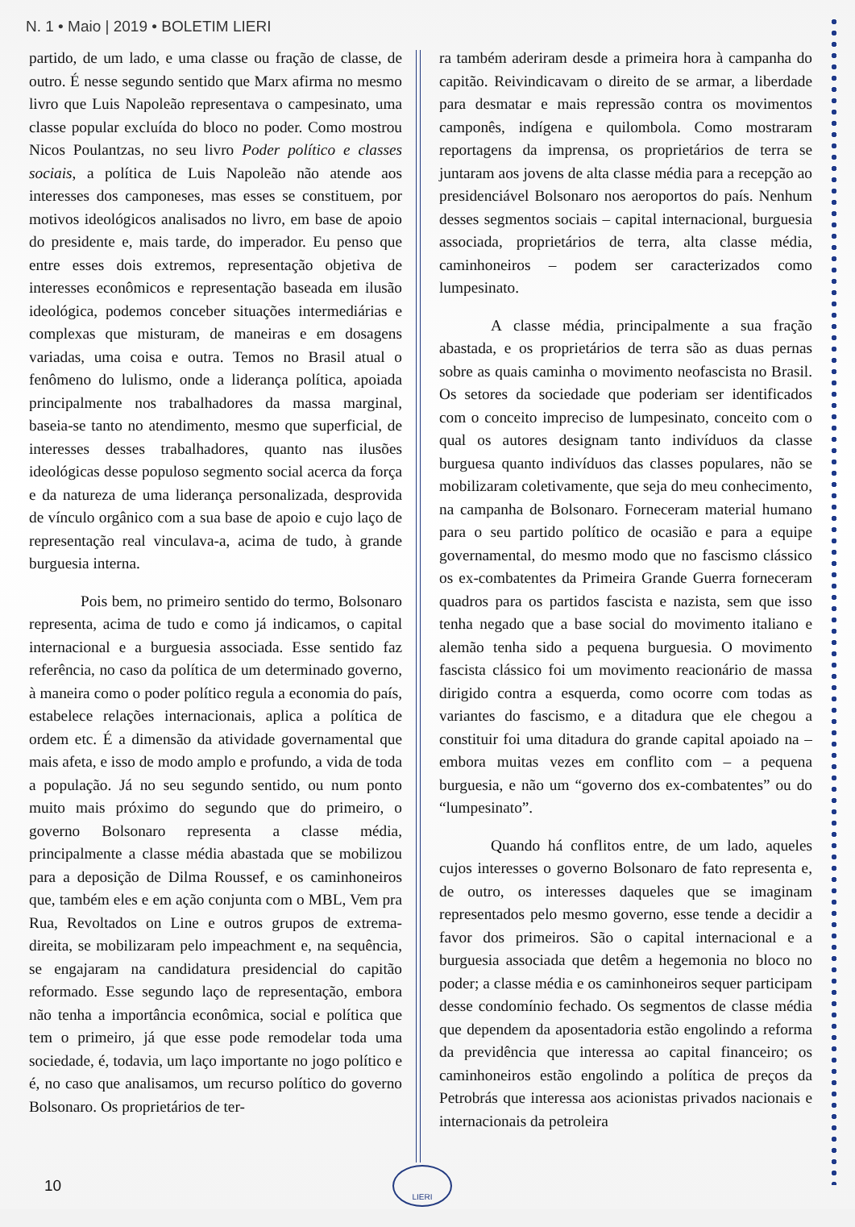N. 1 • Maio | 2019 • BOLETIM LIERI
partido, de um lado, e uma classe ou fração de classe, de outro. É nesse segundo sentido que Marx afirma no mesmo livro que Luis Napoleão representava o campesinato, uma classe popular excluída do bloco no poder. Como mostrou Nicos Poulantzas, no seu livro Poder político e classes sociais, a política de Luis Napoleão não atende aos interesses dos camponeses, mas esses se constituem, por motivos ideológicos analisados no livro, em base de apoio do presidente e, mais tarde, do imperador. Eu penso que entre esses dois extremos, representação objetiva de interesses econômicos e representação baseada em ilusão ideológica, podemos conceber situações intermediárias e complexas que misturam, de maneiras e em dosagens variadas, uma coisa e outra. Temos no Brasil atual o fenômeno do lulismo, onde a liderança política, apoiada principalmente nos trabalhadores da massa marginal, baseia-se tanto no atendimento, mesmo que superficial, de interesses desses trabalhadores, quanto nas ilusões ideológicas desse populoso segmento social acerca da força e da natureza de uma liderança personalizada, desprovida de vínculo orgânico com a sua base de apoio e cujo laço de representação real vinculava-a, acima de tudo, à grande burguesia interna.
Pois bem, no primeiro sentido do termo, Bolsonaro representa, acima de tudo e como já indicamos, o capital internacional e a burguesia associada. Esse sentido faz referência, no caso da política de um determinado governo, à maneira como o poder político regula a economia do país, estabelece relações internacionais, aplica a política de ordem etc. É a dimensão da atividade governamental que mais afeta, e isso de modo amplo e profundo, a vida de toda a população. Já no seu segundo sentido, ou num ponto muito mais próximo do segundo que do primeiro, o governo Bolsonaro representa a classe média, principalmente a classe média abastada que se mobilizou para a deposição de Dilma Roussef, e os caminhoneiros que, também eles e em ação conjunta com o MBL, Vem pra Rua, Revoltados on Line e outros grupos de extrema-direita, se mobilizaram pelo impeachment e, na sequência, se engajaram na candidatura presidencial do capitão reformado. Esse segundo laço de representação, embora não tenha a importância econômica, social e política que tem o primeiro, já que esse pode remodelar toda uma sociedade, é, todavia, um laço importante no jogo político e é, no caso que analisamos, um recurso político do governo Bolsonaro. Os proprietários de ter-
ra também aderiram desde a primeira hora à campanha do capitão. Reivindicavam o direito de se armar, a liberdade para desmatar e mais repressão contra os movimentos camponês, indígena e quilombola. Como mostraram reportagens da imprensa, os proprietários de terra se juntaram aos jovens de alta classe média para a recepção ao presidenciável Bolsonaro nos aeroportos do país. Nenhum desses segmentos sociais – capital internacional, burguesia associada, proprietários de terra, alta classe média, caminhoneiros – podem ser caracterizados como lumpesinato.
A classe média, principalmente a sua fração abastada, e os proprietários de terra são as duas pernas sobre as quais caminha o movimento neofascista no Brasil. Os setores da sociedade que poderiam ser identificados com o conceito impreciso de lumpesinato, conceito com o qual os autores designam tanto indivíduos da classe burguesa quanto indivíduos das classes populares, não se mobilizaram coletivamente, que seja do meu conhecimento, na campanha de Bolsonaro. Forneceram material humano para o seu partido político de ocasião e para a equipe governamental, do mesmo modo que no fascismo clássico os ex-combatentes da Primeira Grande Guerra forneceram quadros para os partidos fascista e nazista, sem que isso tenha negado que a base social do movimento italiano e alemão tenha sido a pequena burguesia. O movimento fascista clássico foi um movimento reacionário de massa dirigido contra a esquerda, como ocorre com todas as variantes do fascismo, e a ditadura que ele chegou a constituir foi uma ditadura do grande capital apoiado na – embora muitas vezes em conflito com – a pequena burguesia, e não um “governo dos ex-combatentes” ou do “lumpesinato”.
Quando há conflitos entre, de um lado, aqueles cujos interesses o governo Bolsonaro de fato representa e, de outro, os interesses daqueles que se imaginam representados pelo mesmo governo, esse tende a decidir a favor dos primeiros. São o capital internacional e a burguesia associada que detêm a hegemonia no bloco no poder; a classe média e os caminhoneiros sequer participam desse condomínio fechado. Os segmentos de classe média que dependem da aposentadoria estão engolindo a reforma da previdência que interessa ao capital financeiro; os caminhoneiros estão engolindo a política de preços da Petrobrás que interessa aos acionistas privados nacionais e internacionais da petroleira
10
LIERI